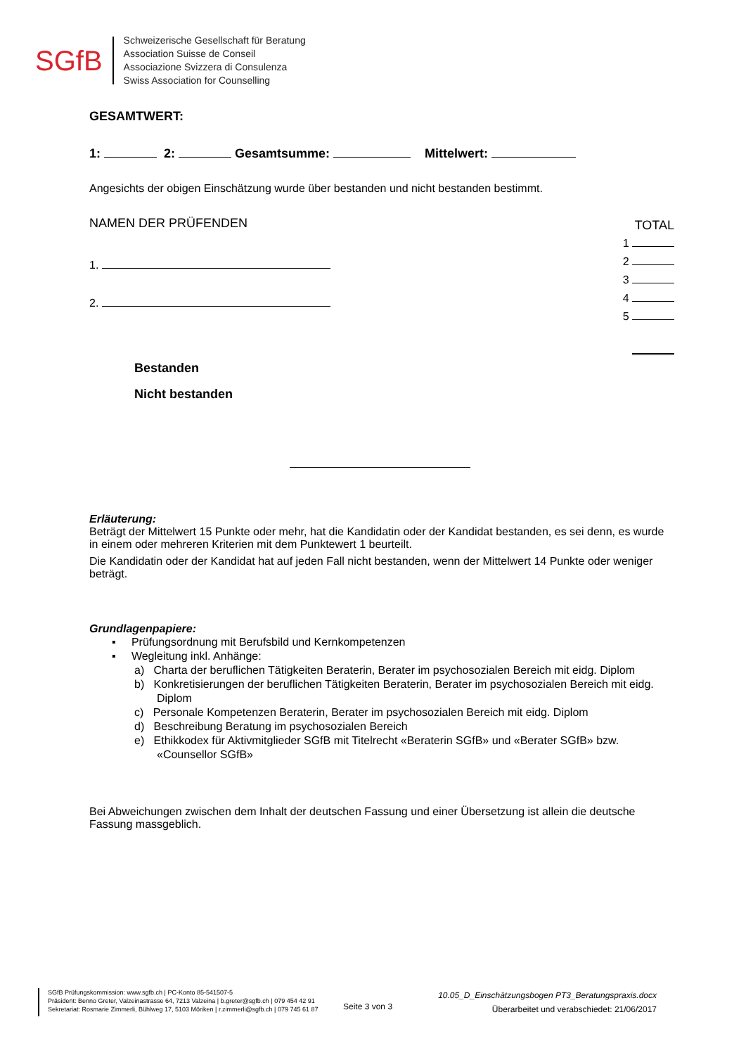SGfB
Schweizerische Gesellschaft für Beratung
Association Suisse de Conseil
Associazione Svizzera di Consulenza
Swiss Association for Counselling
GESAMTWERT:
1: 2: Gesamtsumme: Mittelwert:
Angesichts der obigen Einschätzung wurde über bestanden und nicht bestanden bestimmt.
NAMEN DER PRÜFENDEN
1.
2.
TOTAL
1
2
3
4
5
Bestanden
Nicht bestanden
Erläuterung:
Beträgt der Mittelwert 15 Punkte oder mehr, hat die Kandidatin oder der Kandidat bestanden, es sei denn, es wurde in einem oder mehreren Kriterien mit dem Punktewert 1 beurteilt.
Die Kandidatin oder der Kandidat hat auf jeden Fall nicht bestanden, wenn der Mittelwert 14 Punkte oder weniger beträgt.
Grundlagenpapiere:
▪ Prüfungsordnung mit Berufsbild und Kernkompetenzen
▪ Wegleitung inkl. Anhänge:
a) Charta der beruflichen Tätigkeiten Beraterin, Berater im psychosozialen Bereich mit eidg. Diplom
b) Konkretisierungen der beruflichen Tätigkeiten Beraterin, Berater im psychosozialen Bereich mit eidg. Diplom
c) Personale Kompetenzen Beraterin, Berater im psychosozialen Bereich mit eidg. Diplom
d) Beschreibung Beratung im psychosozialen Bereich
e) Ethikkodex für Aktivmitglieder SGfB mit Titelrecht «Beraterin SGfB» und «Berater SGfB» bzw. «Counsellor SGfB»
Bei Abweichungen zwischen dem Inhalt der deutschen Fassung und einer Übersetzung ist allein die deutsche Fassung massgeblich.
SGfB Prüfungskommission: www.sgfb.ch | PC-Konto 85-541507-5
Präsident: Benno Greter, Valzeinastrasse 64, 7213 Valzeina | b.greter@sgfb.ch | 079 454 42 91
Sekretariat: Rosmarie Zimmerli, Bühlweg 17, 5103 Möriken | r.zimmerli@sgfb.ch | 079 745 61 87
Seite 3 von 3
10.05_D_Einschätzungsbogen PT3_Beratungspraxis.docx
Überarbeitet und verabschiedet: 21/06/2017